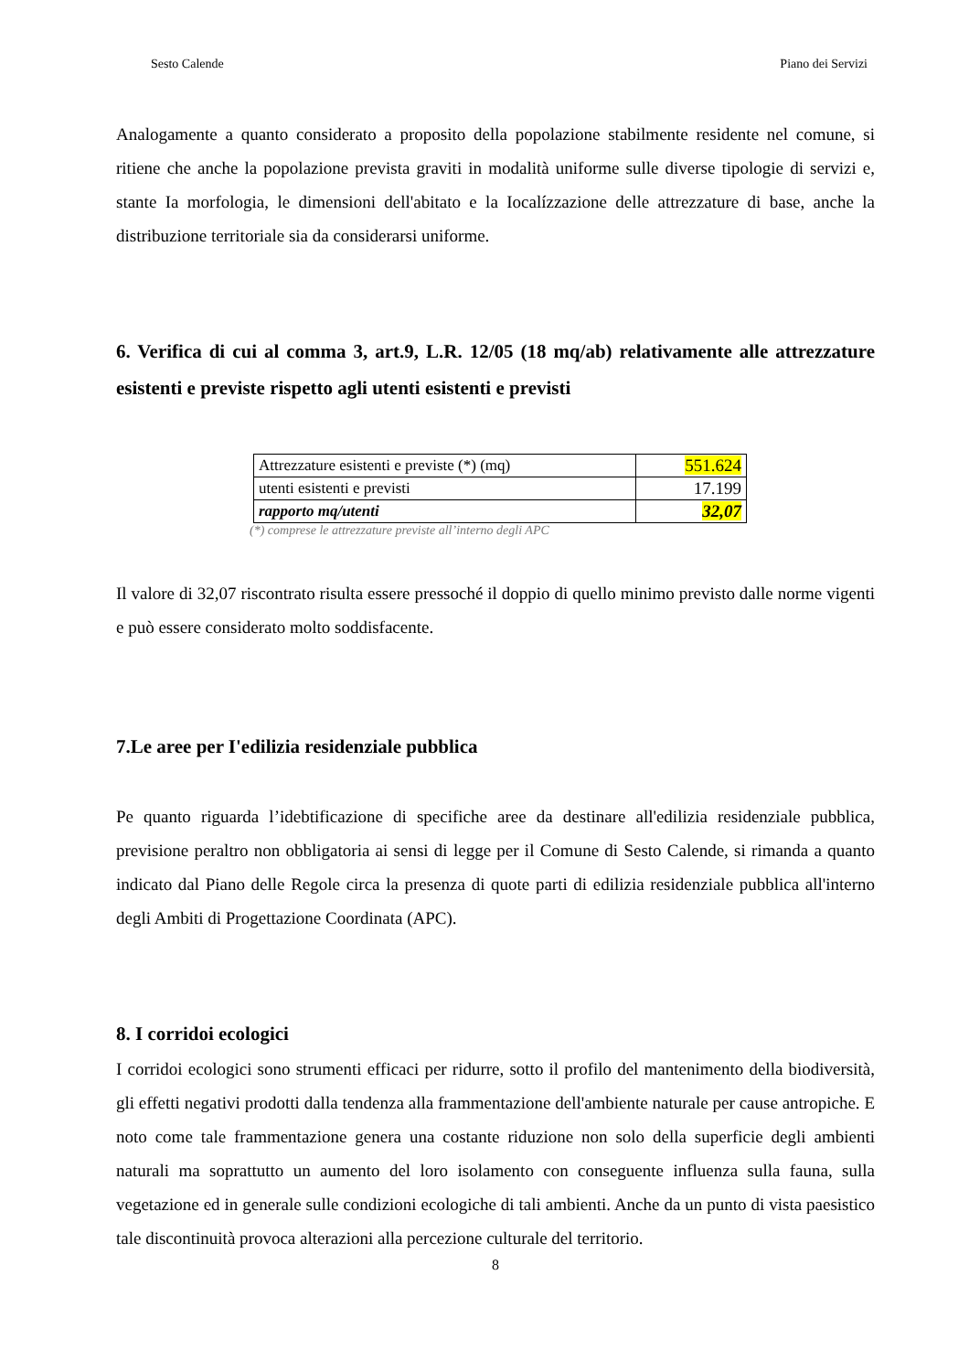Sesto Calende Piano dei Servizi
Analogamente a quanto considerato a proposito della popolazione stabilmente residente nel comune, si ritiene che anche la popolazione prevista graviti in modalità uniforme sulle diverse tipologie di servizi e, stante Ia morfologia, le dimensioni dell'abitato e la Iocalízzazione delle attrezzature di base, anche la distribuzione territoriale sia da considerarsi uniforme.
6. Verifica di cui al comma 3, art.9, L.R. 12/05 (18 mq/ab) relativamente alle attrezzature esistenti e previste rispetto agli utenti esistenti e previsti
| Attrezzature esistenti e previste (*) (mq) | 551.624 |
| utenti esistenti e previsti | 17.199 |
| rapporto mq/utenti | 32,07 |
(*) comprese le attrezzature previste all’interno degli APC
Il valore di 32,07 riscontrato risulta essere pressoché il doppio di quello minimo previsto dalle norme vigenti e può essere considerato molto soddisfacente.
7.Le aree per I'edilizia residenziale pubblica
Pe quanto riguarda l’idebtificazione di specifiche aree da destinare all'edilizia residenziale pubblica, previsione peraltro non obbligatoria ai sensi di legge per il Comune di Sesto Calende, si rimanda a quanto indicato dal Piano delle Regole circa la presenza di quote parti di edilizia residenziale pubblica all'interno degli Ambiti di Progettazione Coordinata (APC).
8. I corridoi ecologici
I corridoi ecologici sono strumenti efficaci per ridurre, sotto il profilo del mantenimento della biodiversità, gli effetti negativi prodotti dalla tendenza alla frammentazione dell'ambiente naturale per cause antropiche. E noto come tale frammentazione genera una costante riduzione non solo della superficie degli ambienti naturali ma soprattutto un aumento del loro isolamento con conseguente influenza sulla fauna, sulla vegetazione ed in generale sulle condizioni ecologiche di tali ambienti. Anche da un punto di vista paesistico tale discontinuità provoca alterazioni alla percezione culturale del territorio.
8